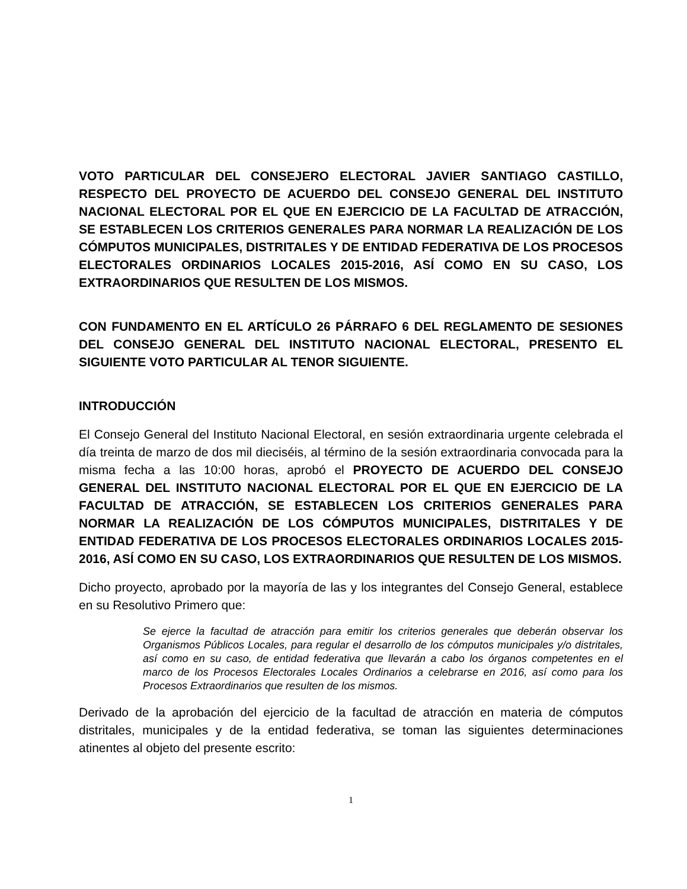VOTO PARTICULAR DEL CONSEJERO ELECTORAL JAVIER SANTIAGO CASTILLO, RESPECTO DEL PROYECTO DE ACUERDO DEL CONSEJO GENERAL DEL INSTITUTO NACIONAL ELECTORAL POR EL QUE EN EJERCICIO DE LA FACULTAD DE ATRACCIÓN, SE ESTABLECEN LOS CRITERIOS GENERALES PARA NORMAR LA REALIZACIÓN DE LOS CÓMPUTOS MUNICIPALES, DISTRITALES Y DE ENTIDAD FEDERATIVA DE LOS PROCESOS ELECTORALES ORDINARIOS LOCALES 2015-2016, ASÍ COMO EN SU CASO, LOS EXTRAORDINARIOS QUE RESULTEN DE LOS MISMOS.
CON FUNDAMENTO EN EL ARTÍCULO 26 PÁRRAFO 6 DEL REGLAMENTO DE SESIONES DEL CONSEJO GENERAL DEL INSTITUTO NACIONAL ELECTORAL, PRESENTO EL SIGUIENTE VOTO PARTICULAR AL TENOR SIGUIENTE.
INTRODUCCIÓN
El Consejo General del Instituto Nacional Electoral, en sesión extraordinaria urgente celebrada el día treinta de marzo de dos mil dieciséis, al término de la sesión extraordinaria convocada para la misma fecha a las 10:00 horas, aprobó el PROYECTO DE ACUERDO DEL CONSEJO GENERAL DEL INSTITUTO NACIONAL ELECTORAL POR EL QUE EN EJERCICIO DE LA FACULTAD DE ATRACCIÓN, SE ESTABLECEN LOS CRITERIOS GENERALES PARA NORMAR LA REALIZACIÓN DE LOS CÓMPUTOS MUNICIPALES, DISTRITALES Y DE ENTIDAD FEDERATIVA DE LOS PROCESOS ELECTORALES ORDINARIOS LOCALES 2015-2016, ASÍ COMO EN SU CASO, LOS EXTRAORDINARIOS QUE RESULTEN DE LOS MISMOS.
Dicho proyecto, aprobado por la mayoría de las y los integrantes del Consejo General, establece en su Resolutivo Primero que:
Se ejerce la facultad de atracción para emitir los criterios generales que deberán observar los Organismos Públicos Locales, para regular el desarrollo de los cómputos municipales y/o distritales, así como en su caso, de entidad federativa que llevarán a cabo los órganos competentes en el marco de los Procesos Electorales Locales Ordinarios a celebrarse en 2016, así como para los Procesos Extraordinarios que resulten de los mismos.
Derivado de la aprobación del ejercicio de la facultad de atracción en materia de cómputos distritales, municipales y de la entidad federativa, se toman las siguientes determinaciones atinentes al objeto del presente escrito:
1